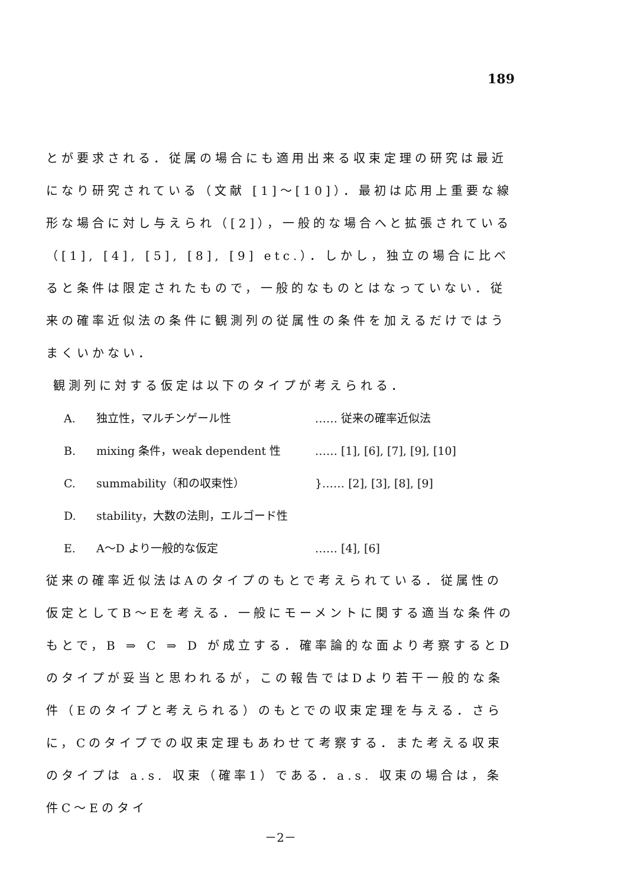189
とが要求される．従属の場合にも適用出来る収束定理の研究は最近になり研究されている（文献 [1]～[10]）．最初は応用上重要な線形な場合に対し与えられ（[2]），一般的な場合へと拡張されている（[1], [4], [5], [8], [9] etc.）．しかし，独立の場合に比べると条件は限定されたもので，一般的なものとはなっていない．従来の確率近似法の条件に観測列の従属性の条件を加えるだけではうまくいかない．
観測列に対する仮定は以下のタイプが考えられる．
A. 独立性，マルチンゲール性 …… 従来の確率近似法
B. mixing 条件，weak dependent 性 …… [1], [6], [7], [9], [10]
C. summability（和の収束性） }…… [2], [3], [8], [9]
D. stability，大数の法則，エルゴード性
E. A～D より一般的な仮定 …… [4], [6]
従来の確率近似法はAのタイプのもとで考えられている．従属性の仮定としてB～Eを考える．一般にモーメントに関する適当な条件のもとで，B ⇒ C ⇒ D が成立する．確率論的な面より考察するとDのタイプが妥当と思われるが，この報告ではDより若干一般的な条件（Eのタイプと考えられる）のもとでの収束定理を与える．さらに，Cのタイプでの収束定理もあわせて考察する．また考える収束のタイプは a.s. 収束（確率1）である．a.s. 収束の場合は，条件C～Eのタイ
－2－